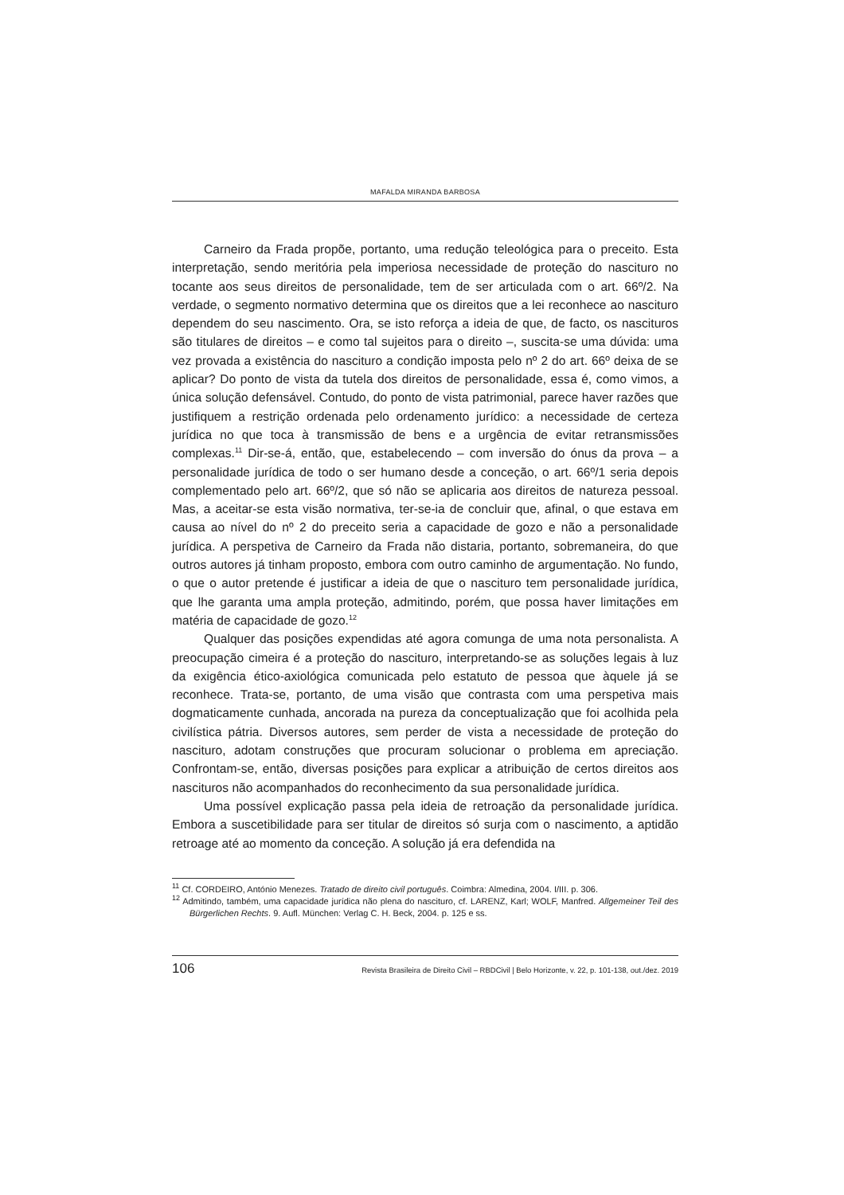MAFALDA MIRANDA BARBOSA
Carneiro da Frada propõe, portanto, uma redução teleológica para o preceito. Esta interpretação, sendo meritória pela imperiosa necessidade de proteção do nascituro no tocante aos seus direitos de personalidade, tem de ser articulada com o art. 66º/2. Na verdade, o segmento normativo determina que os direitos que a lei reconhece ao nascituro dependem do seu nascimento. Ora, se isto reforça a ideia de que, de facto, os nascituros são titulares de direitos – e como tal sujeitos para o direito –, suscita-se uma dúvida: uma vez provada a existência do nascituro a condição imposta pelo nº 2 do art. 66º deixa de se aplicar? Do ponto de vista da tutela dos direitos de personalidade, essa é, como vimos, a única solução defensável. Contudo, do ponto de vista patrimonial, parece haver razões que justifiquem a restrição ordenada pelo ordenamento jurídico: a necessidade de certeza jurídica no que toca à transmissão de bens e a urgência de evitar retransmissões complexas.<sup>11</sup> Dir-se-á, então, que, estabelecendo – com inversão do ónus da prova – a personalidade jurídica de todo o ser humano desde a conceção, o art. 66º/1 seria depois complementado pelo art. 66º/2, que só não se aplicaria aos direitos de natureza pessoal. Mas, a aceitar-se esta visão normativa, ter-se-ia de concluir que, afinal, o que estava em causa ao nível do nº 2 do preceito seria a capacidade de gozo e não a personalidade jurídica. A perspetiva de Carneiro da Frada não distaria, portanto, sobremaneira, do que outros autores já tinham proposto, embora com outro caminho de argumentação. No fundo, o que o autor pretende é justificar a ideia de que o nascituro tem personalidade jurídica, que lhe garanta uma ampla proteção, admitindo, porém, que possa haver limitações em matéria de capacidade de gozo.<sup>12</sup>
Qualquer das posições expendidas até agora comunga de uma nota personalista. A preocupação cimeira é a proteção do nascituro, interpretando-se as soluções legais à luz da exigência ético-axiológica comunicada pelo estatuto de pessoa que àquele já se reconhece. Trata-se, portanto, de uma visão que contrasta com uma perspetiva mais dogmaticamente cunhada, ancorada na pureza da conceptualização que foi acolhida pela civilística pátria. Diversos autores, sem perder de vista a necessidade de proteção do nascituro, adotam construções que procuram solucionar o problema em apreciação. Confrontam-se, então, diversas posições para explicar a atribuição de certos direitos aos nascituros não acompanhados do reconhecimento da sua personalidade jurídica.
Uma possível explicação passa pela ideia de retroação da personalidade jurídica. Embora a suscetibilidade para ser titular de direitos só surja com o nascimento, a aptidão retroage até ao momento da conceção. A solução já era defendida na
<sup>11</sup> Cf. CORDEIRO, António Menezes. Tratado de direito civil português. Coimbra: Almedina, 2004. I/III. p. 306.
<sup>12</sup> Admitindo, também, uma capacidade jurídica não plena do nascituro, cf. LARENZ, Karl; WOLF, Manfred. Allgemeiner Teil des Bürgerlichen Rechts. 9. Aufl. München: Verlag C. H. Beck, 2004. p. 125 e ss.
106 Revista Brasileira de Direito Civil – RBDCivil | Belo Horizonte, v. 22, p. 101-138, out./dez. 2019